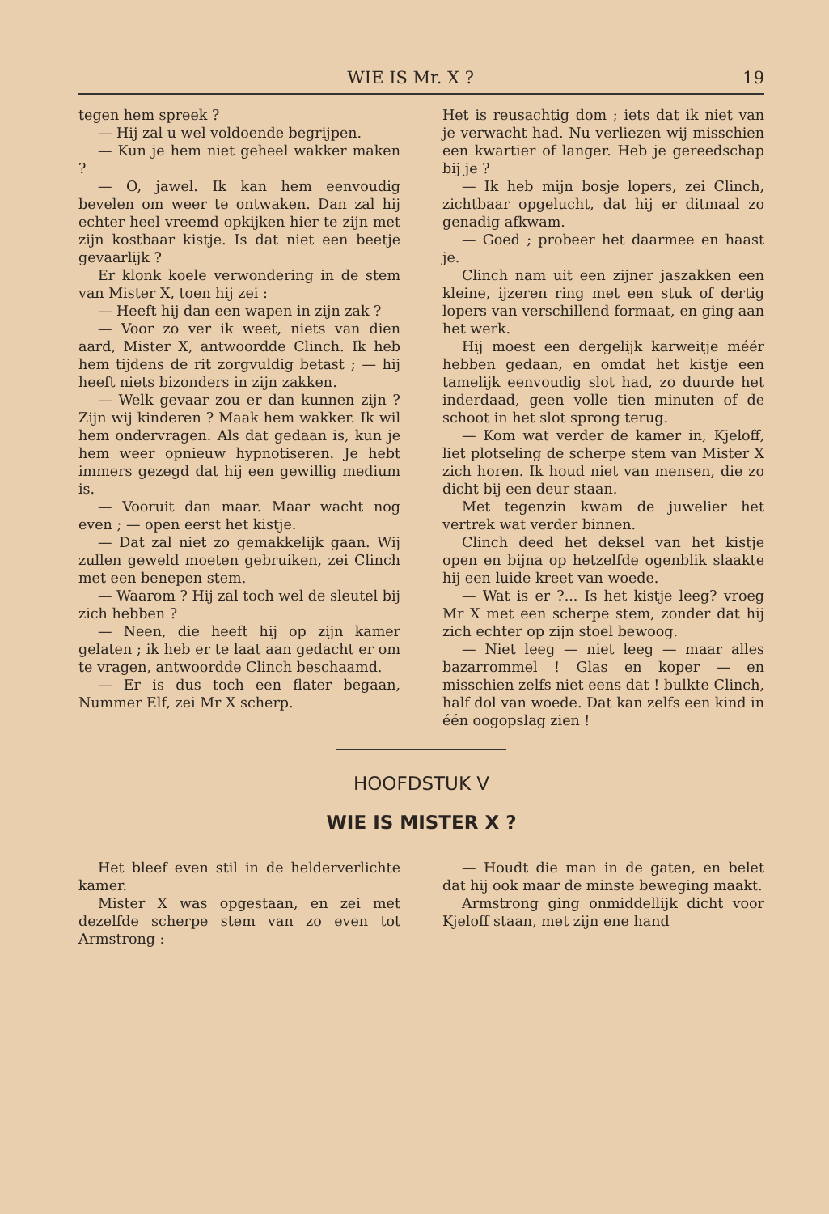WIE IS Mr. X ? 19
tegen hem spreek ?
— Hij zal u wel voldoende begrijpen.
— Kun je hem niet geheel wakker maken ?
— O, jawel. Ik kan hem eenvoudig bevelen om weer te ontwaken. Dan zal hij echter heel vreemd opkijken hier te zijn met zijn kostbaar kistje. Is dat niet een beetje gevaarlijk ?
Er klonk koele verwondering in de stem van Mister X, toen hij zei :
— Heeft hij dan een wapen in zijn zak ?
— Voor zo ver ik weet, niets van dien aard, Mister X, antwoordde Clinch. Ik heb hem tijdens de rit zorgvuldig betast ; — hij heeft niets bizonders in zijn zakken.
— Welk gevaar zou er dan kunnen zijn ? Zijn wij kinderen ? Maak hem wakker. Ik wil hem ondervragen. Als dat gedaan is, kun je hem weer opnieuw hypnotiseren. Je hebt immers gezegd dat hij een gewillig medium is.
— Vooruit dan maar. Maar wacht nog even ; — open eerst het kistje.
— Dat zal niet zo gemakkelijk gaan. Wij zullen geweld moeten gebruiken, zei Clinch met een benepen stem.
— Waarom ? Hij zal toch wel de sleutel bij zich hebben ?
— Neen, die heeft hij op zijn kamer gelaten ; ik heb er te laat aan gedacht er om te vragen, antwoordde Clinch beschaamd.
— Er is dus toch een flater begaan, Nummer Elf, zei Mr X scherp.
Het is reusachtig dom ; iets dat ik niet van je verwacht had. Nu verliezen wij misschien een kwartier of langer. Heb je gereedschap bij je ?
— Ik heb mijn bosje lopers, zei Clinch, zichtbaar opgelucht, dat hij er ditmaal zo genadig afkwam.
— Goed ; probeer het daarmee en haast je.
Clinch nam uit een zijner jaszakken een kleine, ijzeren ring met een stuk of dertig lopers van verschillend formaat, en ging aan het werk.
Hij moest een dergelijk karweitje méér hebben gedaan, en omdat het kistje een tamelijk eenvoudig slot had, zo duurde het inderdaad, geen volle tien minuten of de schoot in het slot sprong terug.
— Kom wat verder de kamer in, Kjeloff, liet plotseling de scherpe stem van Mister X zich horen. Ik houd niet van mensen, die zo dicht bij een deur staan.
Met tegenzin kwam de juwelier het vertrek wat verder binnen.
Clinch deed het deksel van het kistje open en bijna op hetzelfde ogenblik slaakte hij een luide kreet van woede.
— Wat is er ?... Is het kistje leeg? vroeg Mr X met een scherpe stem, zonder dat hij zich echter op zijn stoel bewoog.
— Niet leeg — niet leeg — maar alles bazarrommel ! Glas en koper — en misschien zelfs niet eens dat ! bulkte Clinch, half dol van woede. Dat kan zelfs een kind in één oogopslag zien !
HOOFDSTUK V
WIE IS MISTER X ?
Het bleef even stil in de helderverlichte kamer.
Mister X was opgestaan, en zei met dezelfde scherpe stem van zo even tot Armstrong :
— Houdt die man in de gaten, en belet dat hij ook maar de minste beweging maakt.
Armstrong ging onmiddellijk dicht voor Kjeloff staan, met zijn ene hand